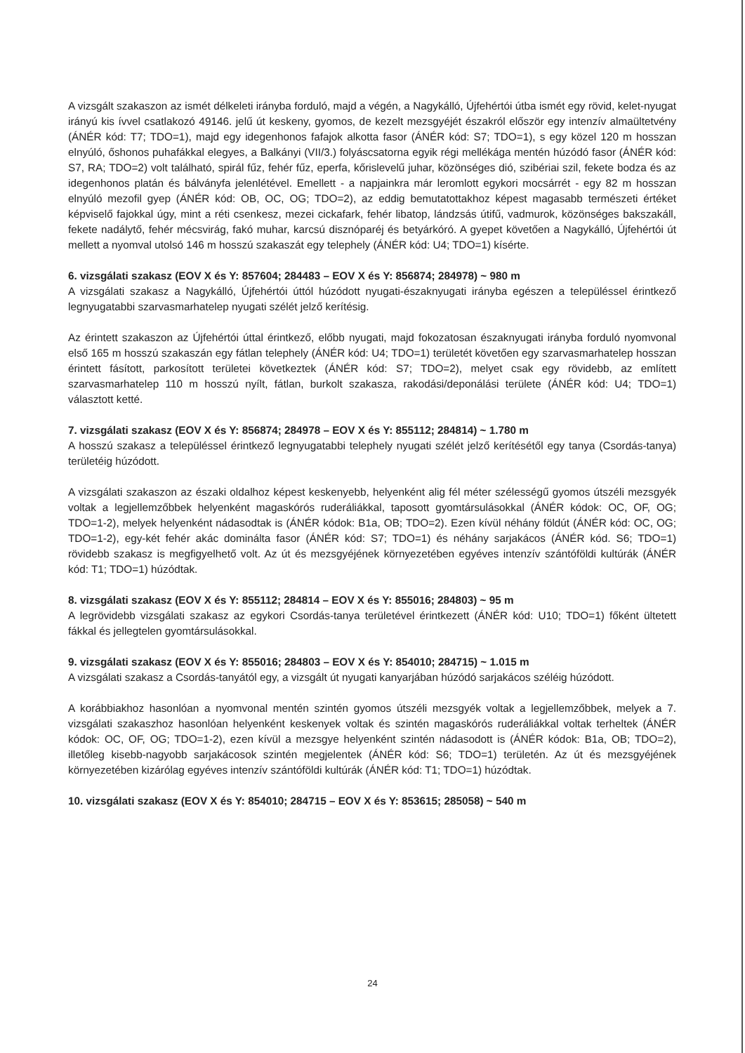A vizsgált szakaszon az ismét délkeleti irányba forduló, majd a végén, a Nagykálló, Újfehértói útba ismét egy rövid, kelet-nyugat irányú kis ívvel csatlakozó 49146. jelű út keskeny, gyomos, de kezelt mezsgyéjét északról először egy intenzív almaültetvény (ÁNÉR kód: T7; TDO=1), majd egy idegenhonos fafajok alkotta fasor (ÁNÉR kód: S7; TDO=1), s egy közel 120 m hosszan elnyúló, őshonos puhafákkal elegyes, a Balkányi (VII/3.) folyáscsatorna egyik régi mellékága mentén húzódó fasor (ÁNÉR kód: S7, RA; TDO=2) volt található, spirál fűz, fehér fűz, eperfa, kőrislevelű juhar, közönséges dió, szibériai szil, fekete bodza és az idegenhonos platán és bálványfa jelenlétével. Emellett - a napjainkra már leromlott egykori mocsárrét - egy 82 m hosszan elnyúló mezofil gyep (ÁNÉR kód: OB, OC, OG; TDO=2), az eddig bemutatottakhoz képest magasabb természeti értéket képviselő fajokkal úgy, mint a réti csenkesz, mezei cickafark, fehér libatop, lándzsás útifű, vadmurok, közönséges bakszakáll, fekete nadálytő, fehér mécsvirág, fakó muhar, karcsú disznóparéj és betyárkóró. A gyepet követően a Nagykálló, Újfehértói út mellett a nyomval utolsó 146 m hosszú szakaszát egy telephely (ÁNÉR kód: U4; TDO=1) kísérte.
6. vizsgálati szakasz (EOV X és Y: 857604; 284483 – EOV X és Y: 856874; 284978) ~ 980 m
A vizsgálati szakasz a Nagykálló, Újfehértói úttól húzódott nyugati-északnyugati irányba egészen a településsel érintkező legnyugatabbi szarvasmarhatelep nyugati szélét jelző kerítésig.
Az érintett szakaszon az Újfehértói úttal érintkező, előbb nyugati, majd fokozatosan északnyugati irányba forduló nyomvonal első 165 m hosszú szakaszán egy fátlan telephely (ÁNÉR kód: U4; TDO=1) területét követően egy szarvasmarhatelep hosszan érintett fásított, parkosított területei következtek (ÁNÉR kód: S7; TDO=2), melyet csak egy rövidebb, az említett szarvasmarhatelep 110 m hosszú nyílt, fátlan, burkolt szakasza, rakodási/deponálási területe (ÁNÉR kód: U4; TDO=1) választott ketté.
7. vizsgálati szakasz (EOV X és Y: 856874; 284978 – EOV X és Y: 855112; 284814) ~ 1.780 m
A hosszú szakasz a településsel érintkező legnyugatabbi telephely nyugati szélét jelző kerítésétől egy tanya (Csordás-tanya) területéig húzódott.
A vizsgálati szakaszon az északi oldalhoz képest keskenyebb, helyenként alig fél méter szélességű gyomos útszéli mezsgyék voltak a legjellemzőbbek helyenként magaskórós ruderáliákkal, taposott gyomtársulásokkal (ÁNÉR kódok: OC, OF, OG; TDO=1-2), melyek helyenként nádasodtak is (ÁNÉR kódok: B1a, OB; TDO=2). Ezen kívül néhány földút (ÁNÉR kód: OC, OG; TDO=1-2), egy-két fehér akác dominálta fasor (ÁNÉR kód: S7; TDO=1) és néhány sarjakácos (ÁNÉR kód. S6; TDO=1) rövidebb szakasz is megfigyelhető volt. Az út és mezsgyéjének környezetében egyéves intenzív szántóföldi kultúrák (ÁNÉR kód: T1; TDO=1) húzódtak.
8. vizsgálati szakasz (EOV X és Y: 855112; 284814 – EOV X és Y: 855016; 284803) ~ 95 m
A legrövidebb vizsgálati szakasz az egykori Csordás-tanya területével érintkezett (ÁNÉR kód: U10; TDO=1) főként ültetett fákkal és jellegtelen gyomtársulásokkal.
9. vizsgálati szakasz (EOV X és Y: 855016; 284803 – EOV X és Y: 854010; 284715) ~ 1.015 m
A vizsgálati szakasz a Csordás-tanyától egy, a vizsgált út nyugati kanyarjában húzódó sarjakácos széléig húzódott.
A korábbiakhoz hasonlóan a nyomvonal mentén szintén gyomos útszéli mezsgyék voltak a legjellemzőbbek, melyek a 7. vizsgálati szakaszhoz hasonlóan helyenként keskenyek voltak és szintén magaskórós ruderáliákkal voltak terheltek (ÁNÉR kódok: OC, OF, OG; TDO=1-2), ezen kívül a mezsgye helyenként szintén nádasodott is (ÁNÉR kódok: B1a, OB; TDO=2), illetőleg kisebb-nagyobb sarjakácosok szintén megjelentek (ÁNÉR kód: S6; TDO=1) területén. Az út és mezsgyéjének környezetében kizárólag egyéves intenzív szántóföldi kultúrák (ÁNÉR kód: T1; TDO=1) húzódtak.
10. vizsgálati szakasz (EOV X és Y: 854010; 284715 – EOV X és Y: 853615; 285058) ~ 540 m
24